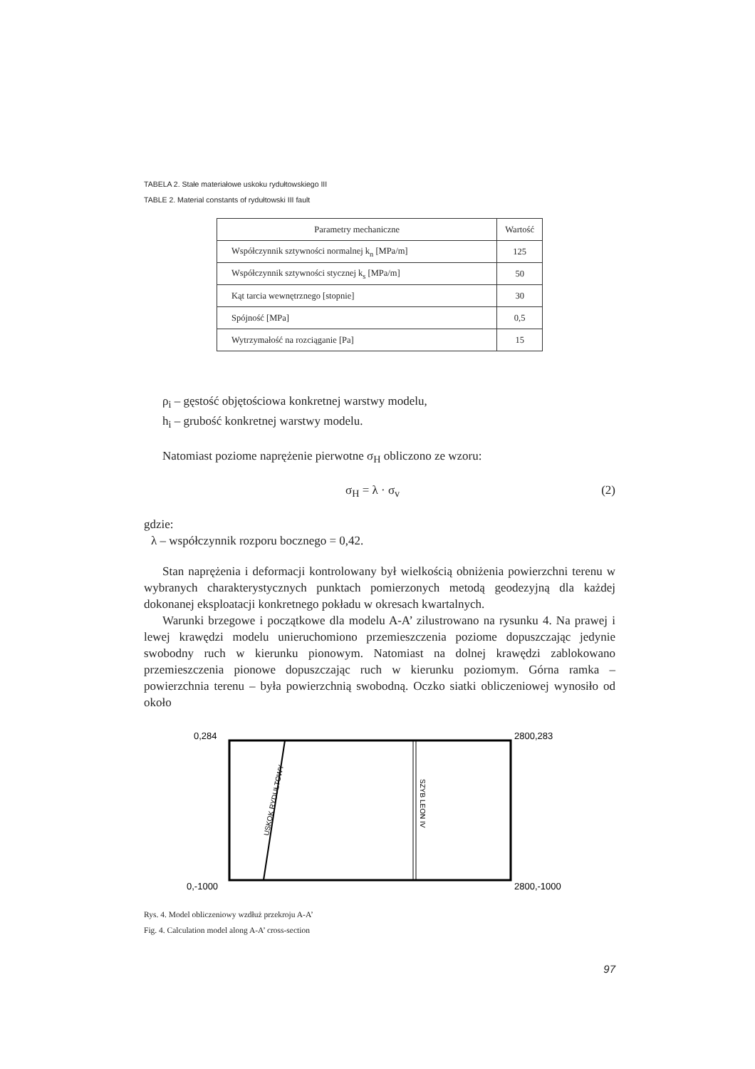TABELA 2. Stałe materiałowe uskoku rydułtowskiego III
TABLE 2. Material constants of rydułtowski III fault
| Parametry mechaniczne | Wartość |
| --- | --- |
| Współczynnik sztywności normalnej k<sub>n</sub> [MPa/m] | 125 |
| Współczynnik sztywności stycznej k<sub>s</sub> [MPa/m] | 50 |
| Kąt tarcia wewnętrznego [stopnie] | 30 |
| Spójność [MPa] | 0,5 |
| Wytrzymałość na rozciąganie [Pa] | 15 |
ρ<sub>i</sub> – gęstość objętościowa konkretnej warstwy modelu,
h<sub>i</sub> – grubość konkretnej warstwy modelu.
Natomiast poziome naprężenie pierwotne σ<sub>H</sub> obliczono ze wzoru:
σ<sub>H</sub> = λ · σ<sub>v</sub> (2)
gdzie:
λ – współczynnik rozporu bocznego = 0,42.
Stan naprężenia i deformacji kontrolowany był wielkością obniżenia powierzchni terenu w wybranych charakterystycznych punktach pomierzonych metodą geodezyjną dla każdej dokonanej eksploatacji konkretnego pokładu w okresach kwartalnych.
Warunki brzegowe i początkowe dla modelu A-A’ zilustrowano na rysunku 4. Na prawej i lewej krawędzi modelu unieruchomiono przemieszczenia poziome dopuszczając jedynie swobodny ruch w kierunku pionowym. Natomiast na dolnej krawędzi zablokowano przemieszczenia pionowe dopuszczając ruch w kierunku poziomym. Górna ramka – powierzchnia terenu – była powierzchnią swobodną. Oczko siatki obliczeniowej wynosiło od około
0,284
2800,283
0,-1000
2800,-1000
USKOK RYDUŁTOWY
SZYB LEON IV
Rys. 4. Model obliczeniowy wzdłuż przekroju A-A’
Fig. 4. Calculation model along A-A’ cross-section
97